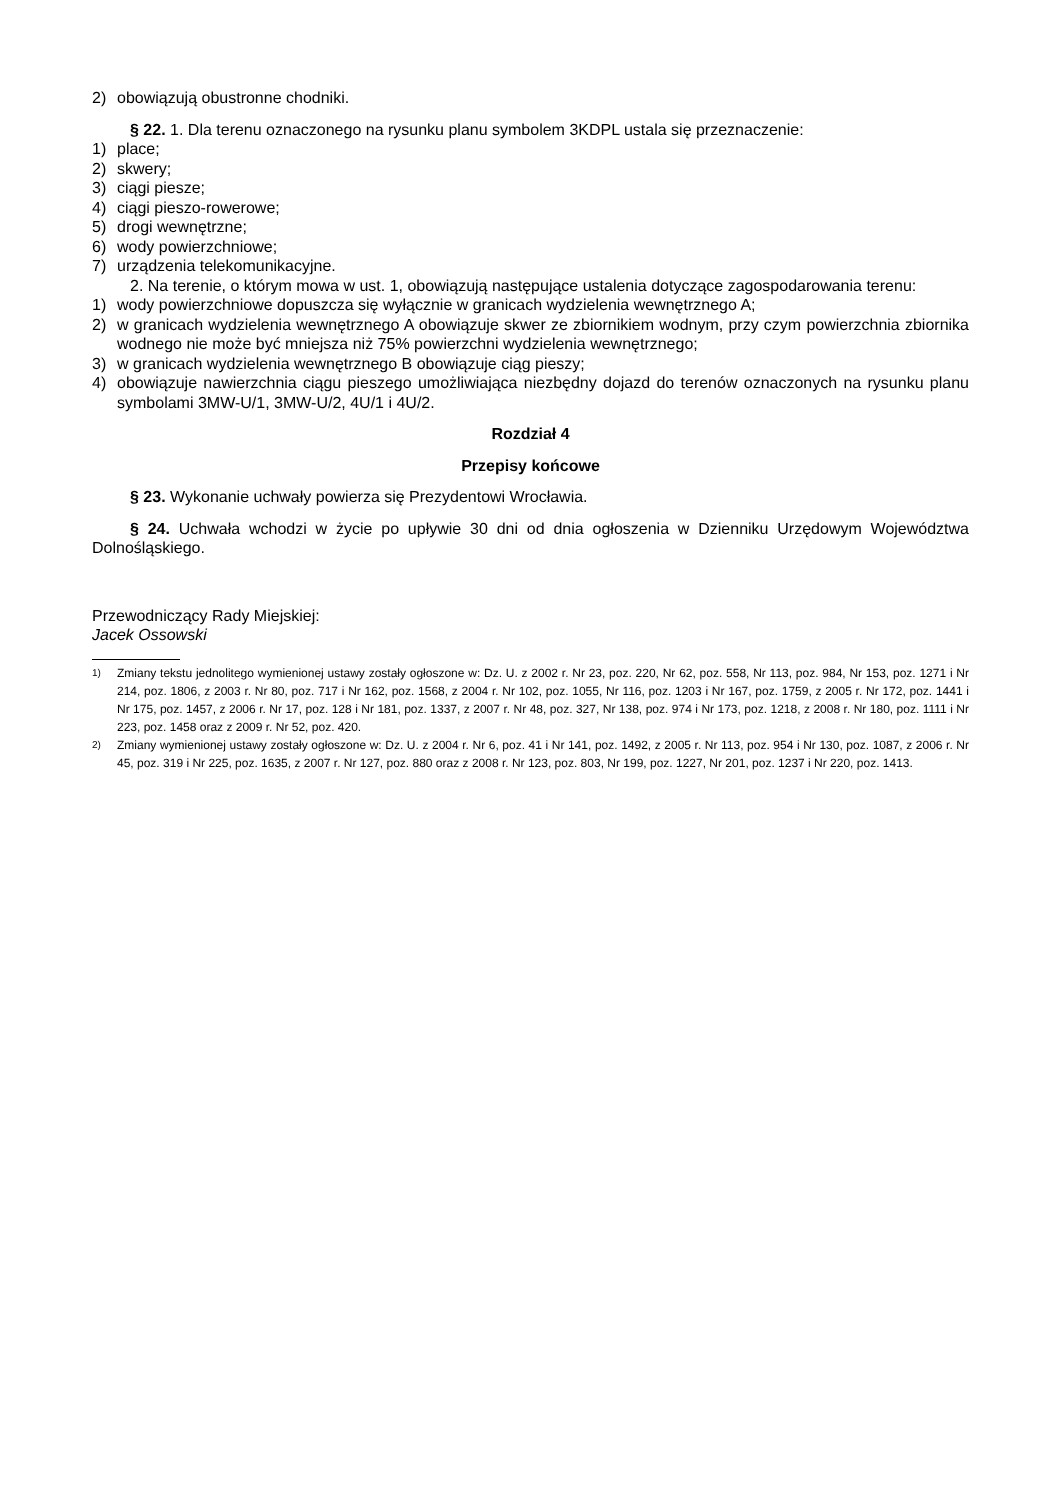2) obowiązują obustronne chodniki.
§ 22. 1. Dla terenu oznaczonego na rysunku planu symbolem 3KDPL ustala się przeznaczenie:
1) place;
2) skwery;
3) ciągi piesze;
4) ciągi pieszo-rowerowe;
5) drogi wewnętrzne;
6) wody powierzchniowe;
7) urządzenia telekomunikacyjne.
2. Na terenie, o którym mowa w ust. 1, obowiązują następujące ustalenia dotyczące zagospodarowania terenu:
1) wody powierzchniowe dopuszcza się wyłącznie w granicach wydzielenia wewnętrznego A;
2) w granicach wydzielenia wewnętrznego A obowiązuje skwer ze zbiornikiem wodnym, przy czym powierzchnia zbiornika wodnego nie może być mniejsza niż 75% powierzchni wydzielenia wewnętrznego;
3) w granicach wydzielenia wewnętrznego B obowiązuje ciąg pieszy;
4) obowiązuje nawierzchnia ciągu pieszego umożliwiająca niezbędny dojazd do terenów oznaczonych na rysunku planu symbolami 3MW-U/1, 3MW-U/2, 4U/1 i 4U/2.
Rozdział 4
Przepisy końcowe
§ 23. Wykonanie uchwały powierza się Prezydentowi Wrocławia.
§ 24. Uchwała wchodzi w życie po upływie 30 dni od dnia ogłoszenia w Dzienniku Urzędowym Województwa Dolnośląskiego.
Przewodniczący Rady Miejskiej:
Jacek Ossowski
<sup>1)</sup> Zmiany tekstu jednolitego wymienionej ustawy zostały ogłoszone w: Dz. U. z 2002 r. Nr 23, poz. 220, Nr 62, poz. 558, Nr 113, poz. 984, Nr 153, poz. 1271 i Nr 214, poz. 1806, z 2003 r. Nr 80, poz. 717 i Nr 162, poz. 1568, z 2004 r. Nr 102, poz. 1055, Nr 116, poz. 1203 i Nr 167, poz. 1759, z 2005 r. Nr 172, poz. 1441 i Nr 175, poz. 1457, z 2006 r. Nr 17, poz. 128 i Nr 181, poz. 1337, z 2007 r. Nr 48, poz. 327, Nr 138, poz. 974 i Nr 173, poz. 1218, z 2008 r. Nr 180, poz. 1111 i Nr 223, poz. 1458 oraz z 2009 r. Nr 52, poz. 420.
<sup>2)</sup> Zmiany wymienionej ustawy zostały ogłoszone w: Dz. U. z 2004 r. Nr 6, poz. 41 i Nr 141, poz. 1492, z 2005 r. Nr 113, poz. 954 i Nr 130, poz. 1087, z 2006 r. Nr 45, poz. 319 i Nr 225, poz. 1635, z 2007 r. Nr 127, poz. 880 oraz z 2008 r. Nr 123, poz. 803, Nr 199, poz. 1227, Nr 201, poz. 1237 i Nr 220, poz. 1413.